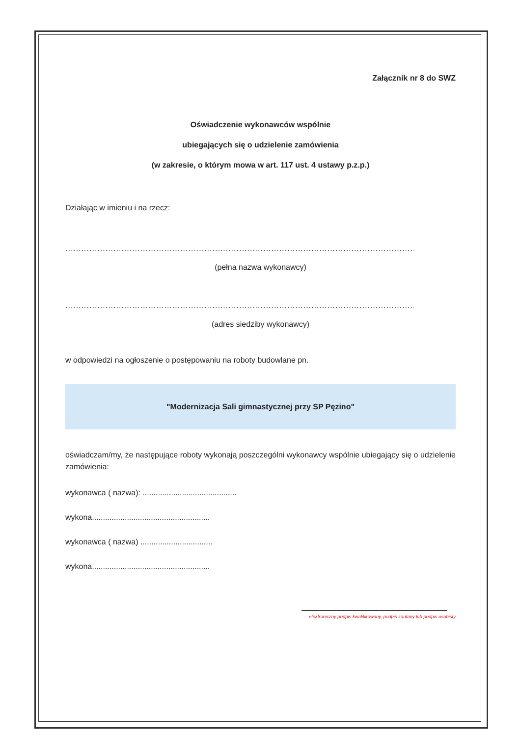Załącznik nr 8 do SWZ
Oświadczenie wykonawców wspólnie
ubiegających się o udzielenie zamówienia
(w zakresie, o którym mowa w art. 117 ust. 4 ustawy p.z.p.)
Działając w imieniu i na rzecz:
....................................................................................................................................................
(pełna nazwa wykonawcy)
....................................................................................................................................................
(adres siedziby wykonawcy)
w odpowiedzi na ogłoszenie o postępowaniu na roboty budowlane pn.
"Modernizacja Sali gimnastycznej przy SP Pęzino"
oświadczam/my, że następujące roboty wykonają poszczególni wykonawcy wspólnie ubiegający się o udzielenie zamówienia:
wykonawca ( nazwa): ...........................................
wykona......................................................
wykonawca ( nazwa) .................................
wykona......................................................
elektroniczny podpis kwalifikowany, podpis zaufany lub podpis osobisty